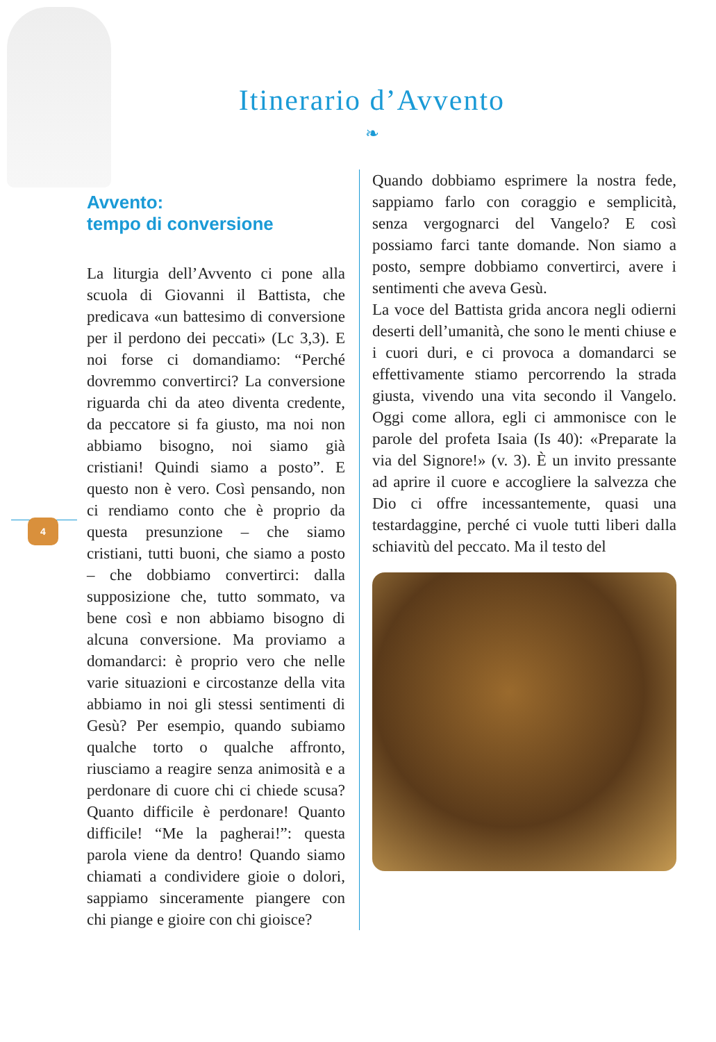Itinerario d’Avvento
❧
4
Avvento:
tempo di conversione
La liturgia dell’Avvento ci pone alla scuola di Giovanni il Battista, che predicava «un battesimo di conversione per il perdono dei peccati» (Lc 3,3). E noi forse ci domandiamo: “Perché dovremmo convertirci? La conversione riguarda chi da ateo diventa credente, da peccatore si fa giusto, ma noi non abbiamo bisogno, noi siamo già cristiani! Quindi siamo a posto”. E questo non è vero. Così pensando, non ci rendiamo conto che è proprio da questa presunzione – che siamo cristiani, tutti buoni, che siamo a posto – che dobbiamo convertirci: dalla supposizione che, tutto sommato, va bene così e non abbiamo bisogno di alcuna conversione. Ma proviamo a domandarci: è proprio vero che nelle varie situazioni e circostanze della vita abbiamo in noi gli stessi sentimenti di Gesù? Per esempio, quando subiamo qualche torto o qualche affronto, riusciamo a reagire senza animosità e a perdonare di cuore chi ci chiede scusa? Quanto difficile è perdonare! Quanto difficile! “Me la pagherai!”: questa parola viene da dentro! Quando siamo chiamati a condividere gioie o dolori, sappiamo sinceramente piangere con chi piange e gioire con chi gioisce?
Quando dobbiamo esprimere la nostra fede, sappiamo farlo con coraggio e semplicità, senza vergognarci del Vangelo? E così possiamo farci tante domande. Non siamo a posto, sempre dobbiamo convertirci, avere i sentimenti che aveva Gesù.
La voce del Battista grida ancora negli odierni deserti dell’umanità, che sono le menti chiuse e i cuori duri, e ci provoca a domandarci se effettivamente stiamo percorrendo la strada giusta, vivendo una vita secondo il Vangelo. Oggi come allora, egli ci ammonisce con le parole del profeta Isaia (Is 40): «Preparate la via del Signore!» (v. 3). È un invito pressante ad aprire il cuore e accogliere la salvezza che Dio ci offre incessantemente, quasi una testardaggine, perché ci vuole tutti liberi dalla schiavitù del peccato. Ma il testo del